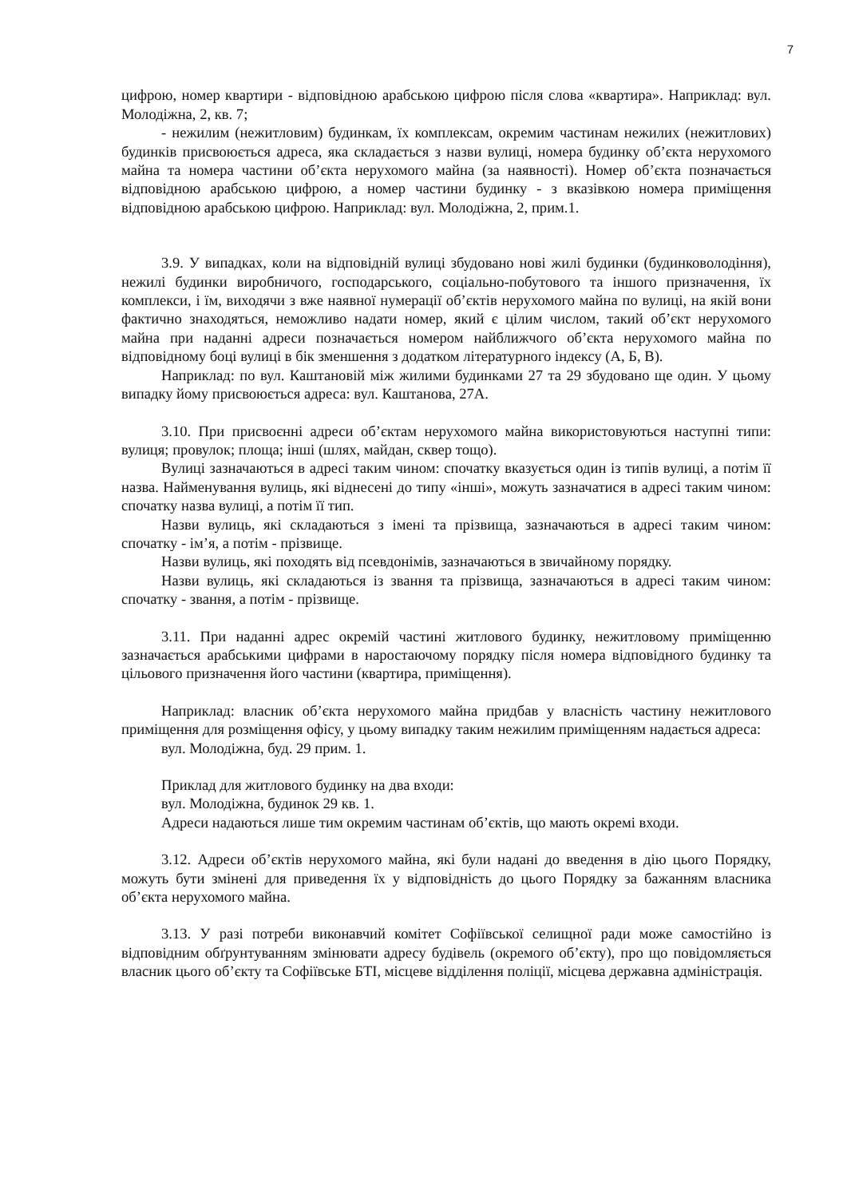7
цифрою, номер квартири - відповідною арабською цифрою після слова «квартира». Наприклад: вул. Молодіжна, 2, кв. 7;
- нежилим (нежитловим) будинкам, їх комплексам, окремим частинам нежилих (нежитлових) будинків присвоюється адреса, яка складається з назви вулиці, номера будинку об’єкта нерухомого майна та номера частини об’єкта нерухомого майна (за наявності). Номер об’єкта позначається відповідною арабською цифрою, а номер частини будинку - з вказівкою номера приміщення відповідною арабською цифрою. Наприклад: вул. Молодіжна, 2, прим.1.
3.9. У випадках, коли на відповідній вулиці збудовано нові жилі будинки (будинковолодіння), нежилі будинки виробничого, господарського, соціально-побутового та іншого призначення, їх комплекси, і їм, виходячи з вже наявної нумерації об’єктів нерухомого майна по вулиці, на якій вони фактично знаходяться, неможливо надати номер, який є цілим числом, такий об’єкт нерухомого майна при наданні адреси позначається номером найближчого об’єкта нерухомого майна по відповідному боці вулиці в бік зменшення з додатком літературного індексу (А, Б, В).
Наприклад: по вул. Каштановій між жилими будинками 27 та 29 збудовано ще один. У цьому випадку йому присвоюється адреса: вул. Каштанова, 27А.
3.10. При присвоєнні адреси об’єктам нерухомого майна використовуються наступні типи: вулиця; провулок; площа; інші (шлях, майдан, сквер тощо).
Вулиці зазначаються в адресі таким чином: спочатку вказується один із типів вулиці, а потім її назва. Найменування вулиць, які віднесені до типу «інші», можуть зазначатися в адресі таким чином: спочатку назва вулиці, а потім її тип.
Назви вулиць, які складаються з імені та прізвища, зазначаються в адресі таким чином: спочатку - ім’я, а потім - прізвище.
Назви вулиць, які походять від псевдонімів, зазначаються в звичайному порядку.
Назви вулиць, які складаються із звання та прізвища, зазначаються в адресі таким чином: спочатку - звання, а потім - прізвище.
3.11. При наданні адрес окремій частині житлового будинку, нежитловому приміщенню зазначається арабськими цифрами в наростаючому порядку після номера відповідного будинку та цільового призначення його частини (квартира, приміщення).
Наприклад: власник об’єкта нерухомого майна придбав у власність частину нежитлового приміщення для розміщення офісу, у цьому випадку таким нежилим приміщенням надається адреса:
вул. Молодіжна, буд. 29 прим. 1.
Приклад для житлового будинку на два входи:
вул. Молодіжна, будинок 29 кв. 1.
Адреси надаються лише тим окремим частинам об’єктів, що мають окремі входи.
3.12. Адреси об’єктів нерухомого майна, які були надані до введення в дію цього Порядку, можуть бути змінені для приведення їх у відповідність до цього Порядку за бажанням власника об’єкта нерухомого майна.
3.13. У разі потреби виконавчий комітет Софіївської селищної ради може самостійно із відповідним обґрунтуванням змінювати адресу будівель (окремого об’єкту), про що повідомляється власник цього об’єкту та Софіївське БТІ, місцеве відділення поліції, місцева державна адміністрація.